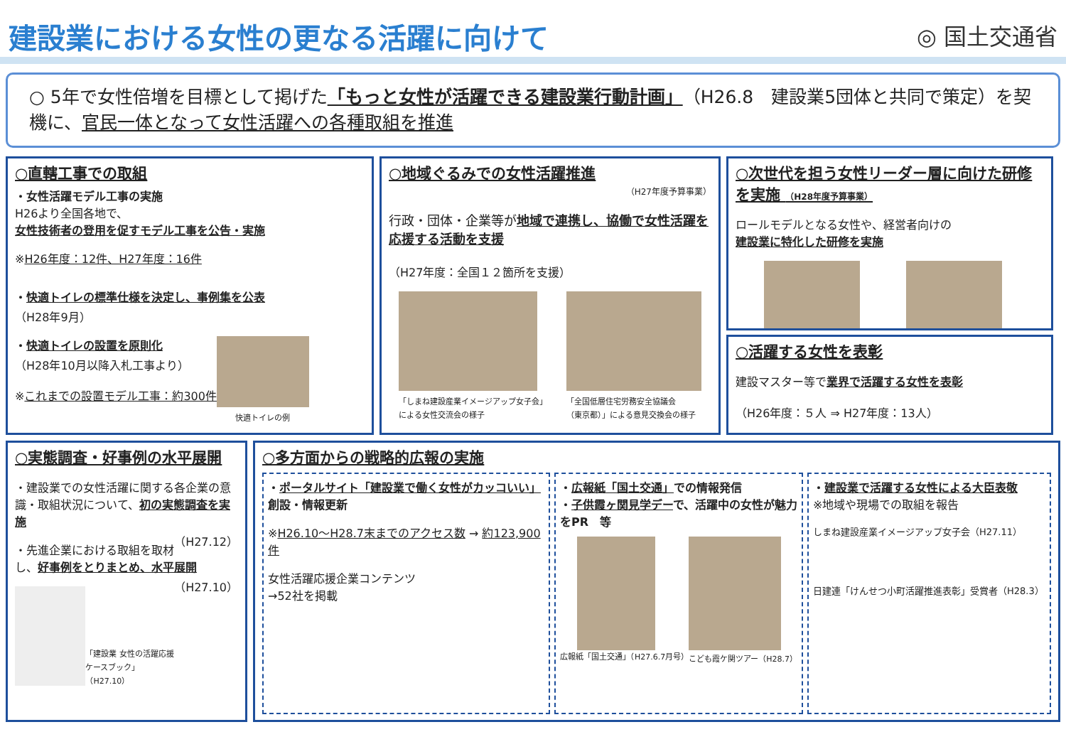建設業における女性の更なる活躍に向けて
◎ 国土交通省
○ 5年で女性倍増を目標として掲げた「もっと女性が活躍できる建設業行動計画」（H26.8　建設業5団体と共同で策定）を契機に、官民一体となって女性活躍への各種取組を推進
○直轄工事での取組
・女性活躍モデル工事の実施
H26より全国各地で、
女性技術者の登用を促すモデル工事を公告・実施
※H26年度：12件、H27年度：16件
・快適トイレの標準仕様を決定し、事例集を公表
（H28年9月）
・快適トイレの設置を原則化
（H28年10月以降入札工事より）
※これまでの設置モデル工事：約300件
快適トイレの例
○地域ぐるみでの女性活躍推進
（H27年度予算事業）
行政・団体・企業等が地域で連携し、協働で女性活躍を応援する活動を支援
（H27年度：全国１２箇所を支援）
「しまね建設産業イメージアップ女子会」
による女性交流会の様子
「全国低層住宅労務安全協議会
（東京都）」による意見交換会の様子
○次世代を担う女性リーダー層に向けた研修を実施 （H28年度予算事業）
ロールモデルとなる女性や、経営者向けの
建設業に特化した研修を実施
○活躍する女性を表彰
建設マスター等で業界で活躍する女性を表彰
（H26年度：５人 ⇒ H27年度：13人）
○実態調査・好事例の水平展開
・建設業での女性活躍に関する各企業の意識・取組状況について、初の実態調査を実施
（H27.12）
・先進企業における取組を取材し、好事例をとりまとめ、水平展開
（H27.10）
「建設業 女性の活躍応援ケースブック」（H27.10）
○多方面からの戦略的広報の実施
・ポータルサイト「建設業で働く女性がカッコいい」創設・情報更新
※H26.10～H28.7末までのアクセス数 → 約123,900件
女性活躍応援企業コンテンツ
→52社を掲載
・広報紙「国土交通」での情報発信
・子供霞ヶ関見学デーで、活躍中の女性が魅力をPR　等
広報紙「国土交通」（H27.6.7月号） こども霞ケ関ツアー（H28.7）
・建設業で活躍する女性による大臣表敬
※地域や現場での取組を報告
しまね建設産業イメージアップ女子会（H27.11）
日建連「けんせつ小町活躍推進表彰」受賞者（H28.3）